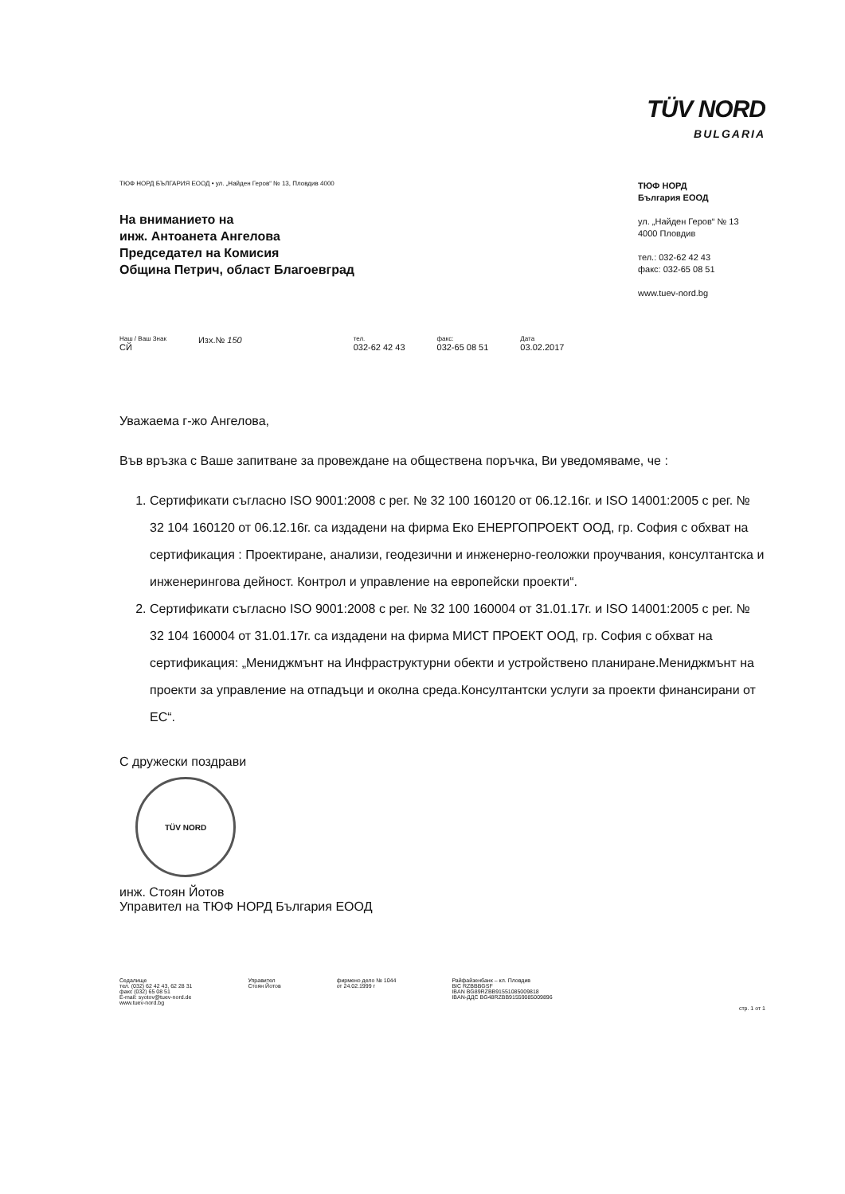TÜV NORD
BULGARIA
ТЮФ НОРД БЪЛГАРИЯ ЕООД • ул. „Найден Геров“ № 13, Пловдив 4000
На вниманието на
инж. Антоанета Ангелова
Председател на Комисия
Община Петрич, област Благоевград
ТЮФ НОРД
България ЕООД
ул. „Найден Геров“ № 13
4000 Пловдив
тел.: 032-62 42 43
факс: 032-65 08 51
www.tuev-nord.bg
Наш / Ваш Знак
СЙ
Изх.№ 150
тел.
032-62 42 43
факс:
032-65 08 51
Дата
03.02.2017
Уважаема г-жо Ангелова,
Във връзка с Ваше запитване за провеждане на обществена поръчка, Ви уведомяваме, че :
1. Сертификати съгласно ISO 9001:2008 с рег. № 32 100 160120 от 06.12.16г. и ISO 14001:2005 с рег. № 32 104 160120 от 06.12.16г. са издадени на фирма Еко ЕНЕРГОПРОЕКТ ООД, гр. София с обхват на сертификация : Проектиране, анализи, геодезични и инженерно-геоложки проучвания, консултантска и инженерингова дейност. Контрол и управление на европейски проекти“.
2. Сертификати съгласно ISO 9001:2008 с рег. № 32 100 160004 от 31.01.17г. и ISO 14001:2005 с рег. № 32 104 160004 от 31.01.17г. са издадени на фирма МИСТ ПРОЕКТ ООД, гр. София с обхват на сертификация: „Мениджмънт на Инфраструктурни обекти и устройствено планиране.Мениджмънт на проекти за управление на отпадъци и околна среда.Консултантски услуги за проекти финансирани от ЕС“.
С дружески поздрави
TÜV NORD
инж. Стоян Йотов
Управител на ТЮФ НОРД България ЕООД
Седалище
тел. (032) 62 42 43, 62 28 31
факс (032) 65 08 51
E-mail: syotov@tuev-nord.de
www.tuev-nord.bg
Управител
Стоян Йотов
фирмено дело № 1044
от 24.02.1999 г
Райфайзенбанк – кл. Пловдив
BIC RZBBBGSF
IBAN BG89RZBB91551085009818
IBAN-ДДС BG48RZBB91559085009896
стр. 1 от 1